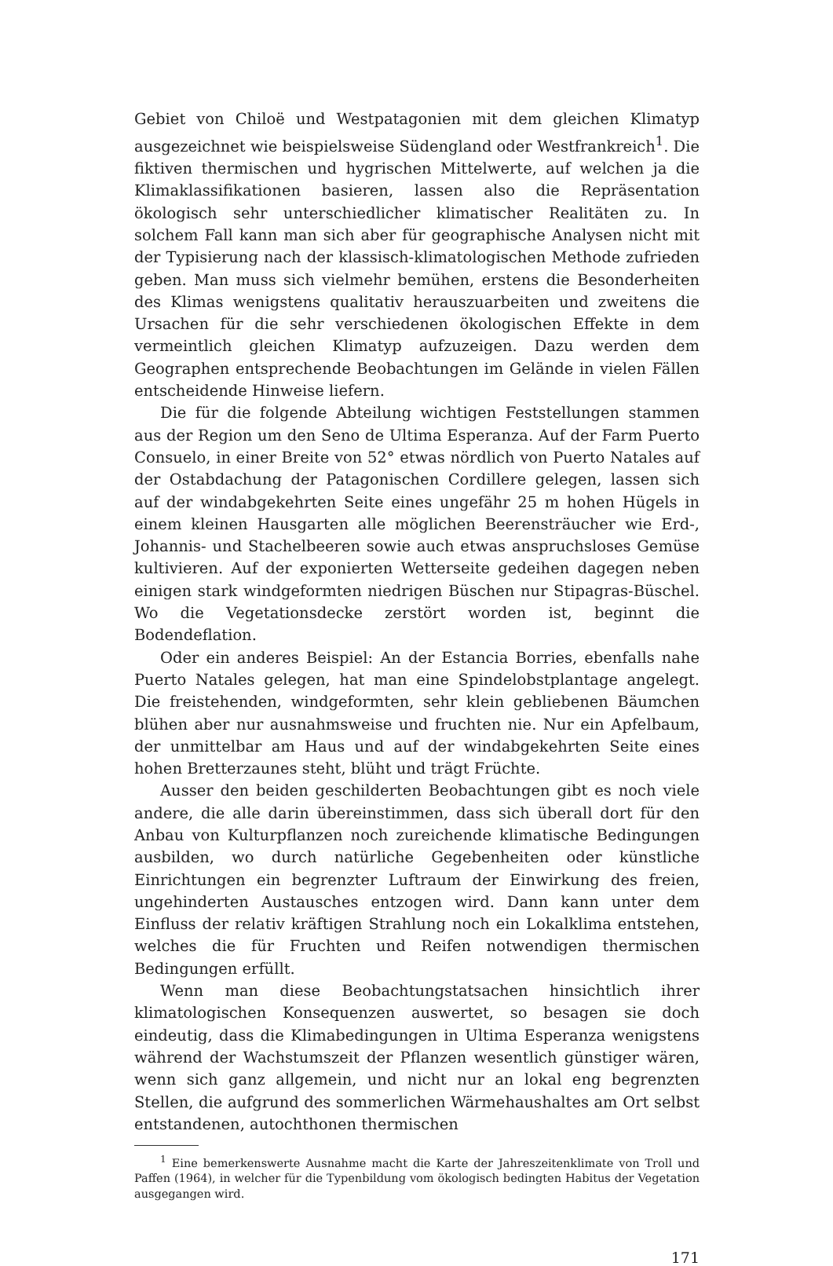Gebiet von Chiloë und Westpatagonien mit dem gleichen Klimatyp ausgezeichnet wie beispielsweise Südengland oder Westfrankreich<sup>1</sup>. Die fiktiven thermischen und hygrischen Mittelwerte, auf welchen ja die Klimaklassifikationen basieren, lassen also die Repräsentation ökologisch sehr unterschiedlicher klimatischer Realitäten zu. In solchem Fall kann man sich aber für geographische Analysen nicht mit der Typisierung nach der klassisch-klimatologischen Methode zufrieden geben. Man muss sich vielmehr bemühen, erstens die Besonderheiten des Klimas wenigstens qualitativ herauszuarbeiten und zweitens die Ursachen für die sehr verschiedenen ökologischen Effekte in dem vermeintlich gleichen Klimatyp aufzuzeigen. Dazu werden dem Geographen entsprechende Beobachtungen im Gelände in vielen Fällen entscheidende Hinweise liefern.
Die für die folgende Abteilung wichtigen Feststellungen stammen aus der Region um den Seno de Ultima Esperanza. Auf der Farm Puerto Consuelo, in einer Breite von 52° etwas nördlich von Puerto Natales auf der Ostabdachung der Patagonischen Cordillere gelegen, lassen sich auf der windabgekehrten Seite eines ungefähr 25 m hohen Hügels in einem kleinen Hausgarten alle möglichen Beerensträucher wie Erd-, Johannis- und Stachelbeeren sowie auch etwas anspruchsloses Gemüse kultivieren. Auf der exponierten Wetterseite gedeihen dagegen neben einigen stark windgeformten niedrigen Büschen nur Stipagras-Büschel. Wo die Vegetationsdecke zerstört worden ist, beginnt die Bodendeflation.
Oder ein anderes Beispiel: An der Estancia Borries, ebenfalls nahe Puerto Natales gelegen, hat man eine Spindelobstplantage angelegt. Die freistehenden, windgeformten, sehr klein gebliebenen Bäumchen blühen aber nur ausnahmsweise und fruchten nie. Nur ein Apfelbaum, der unmittelbar am Haus und auf der windabgekehrten Seite eines hohen Bretterzaunes steht, blüht und trägt Früchte.
Ausser den beiden geschilderten Beobachtungen gibt es noch viele andere, die alle darin übereinstimmen, dass sich überall dort für den Anbau von Kulturpflanzen noch zureichende klimatische Bedingungen ausbilden, wo durch natürliche Gegebenheiten oder künstliche Einrichtungen ein begrenzter Luftraum der Einwirkung des freien, ungehinderten Austausches entzogen wird. Dann kann unter dem Einfluss der relativ kräftigen Strahlung noch ein Lokalklima entstehen, welches die für Fruchten und Reifen notwendigen thermischen Bedingungen erfüllt.
Wenn man diese Beobachtungstatsachen hinsichtlich ihrer klimatologischen Konsequenzen auswertet, so besagen sie doch eindeutig, dass die Klimabedingungen in Ultima Esperanza wenigstens während der Wachstumszeit der Pflanzen wesentlich günstiger wären, wenn sich ganz allgemein, und nicht nur an lokal eng begrenzten Stellen, die aufgrund des sommerlichen Wärmehaushaltes am Ort selbst entstandenen, autochthonen thermischen
<sup>1</sup> Eine bemerkenswerte Ausnahme macht die Karte der Jahreszeitenklimate von Troll und Paffen (1964), in welcher für die Typenbildung vom ökologisch bedingten Habitus der Vegetation ausgegangen wird.
171